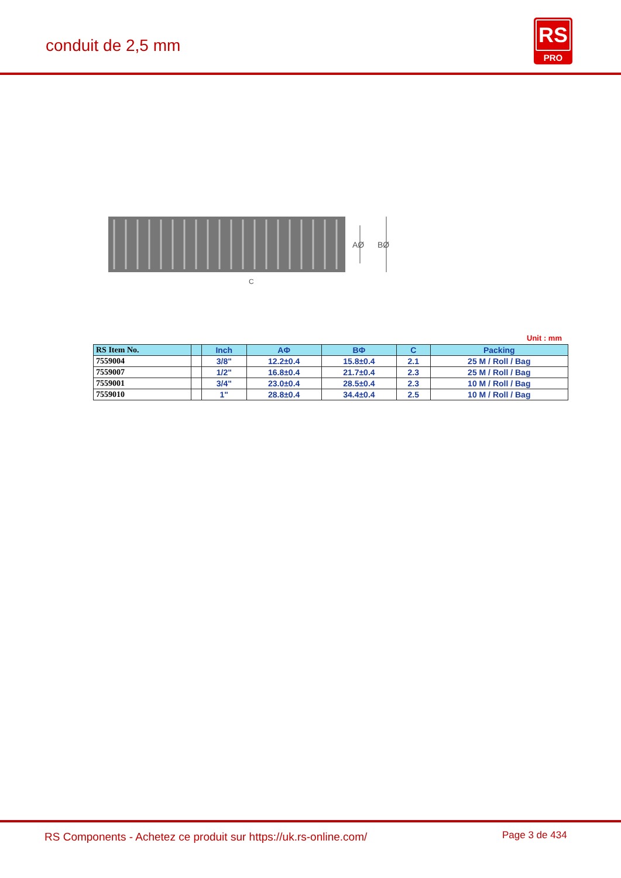conduit de 2,5 mm
RS
PRO
AØ
BØ
C
Unit : mm
| RS Item No. | | Inch | AΦ | BΦ | C | Packing |
| --- | --- | --- | --- | --- | --- | --- |
| 7559004 | | 3/8" | 12.2±0.4 | 15.8±0.4 | 2.1 | 25 M / Roll / Bag |
| 7559007 | | 1/2" | 16.8±0.4 | 21.7±0.4 | 2.3 | 25 M / Roll / Bag |
| 7559001 | | 3/4" | 23.0±0.4 | 28.5±0.4 | 2.3 | 10 M / Roll / Bag |
| 7559010 | | 1" | 28.8±0.4 | 34.4±0.4 | 2.5 | 10 M / Roll / Bag |
RS Components - Achetez ce produit sur https://uk.rs-online.com/
Page 3 de 434